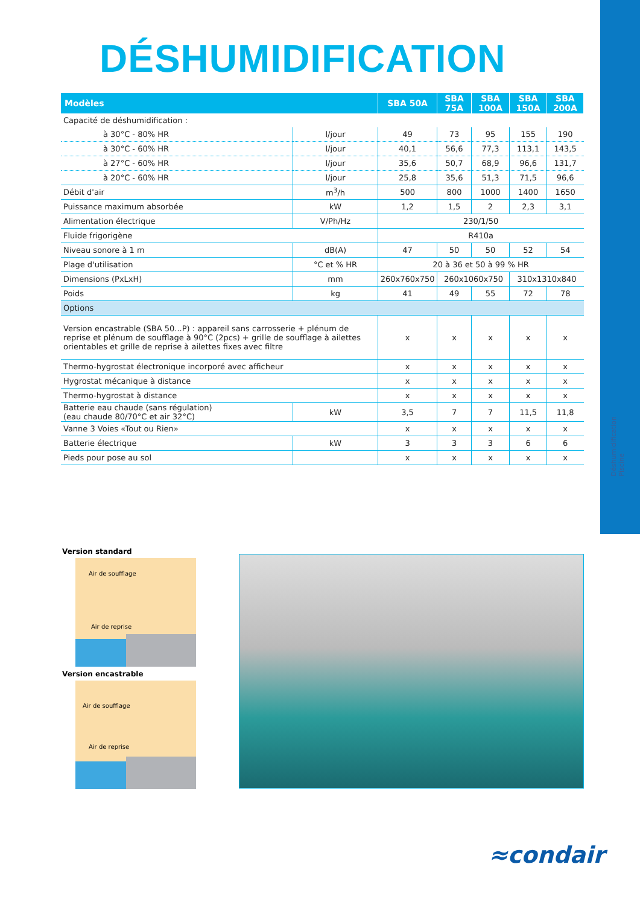Déshumidification
Piscine
DÉSHUMIDIFICATION
| Modèles | | SBA 50A | SBA 75A | SBA 100A | SBA 150A | SBA 200A |
| --- | --- | --- | --- | --- | --- | --- |
| Capacité de déshumidification : | | | | | | |
| à 30°C - 80% HR | l/jour | 49 | 73 | 95 | 155 | 190 |
| à 30°C - 60% HR | l/jour | 40,1 | 56,6 | 77,3 | 113,1 | 143,5 |
| à 27°C - 60% HR | l/jour | 35,6 | 50,7 | 68,9 | 96,6 | 131,7 |
| à 20°C - 60% HR | l/jour | 25,8 | 35,6 | 51,3 | 71,5 | 96,6 |
| Débit d'air | m<sup>3</sup>/h | 500 | 800 | 1000 | 1400 | 1650 |
| Puissance maximum absorbée | kW | 1,2 | 1,5 | 2 | 2,3 | 3,1 |
| Alimentation électrique | V/Ph/Hz | 230/1/50 | | | | |
| Fluide frigorigène | | R410a | | | | |
| Niveau sonore à 1 m | dB(A) | 47 | 50 | 50 | 52 | 54 |
| Plage d'utilisation | °C et % HR | 20 à 36 et 50 à 99 % HR | | | | |
| Dimensions (PxLxH) | mm | 260x760x750 | 260x1060x750 | | 310x1310x840 | |
| Poids | kg | 41 | 49 | 55 | 72 | 78 |
| Options | | | | | | |
| Version encastrable (SBA 50...P) : appareil sans carrosserie + plénum de reprise et plénum de soufflage à 90°C (2pcs) + grille de soufflage à ailettes orientables et grille de reprise à ailettes fixes avec filtre | | x | x | x | x | x |
| Thermo-hygrostat électronique incorporé avec afficheur | | x | x | x | x | x |
| Hygrostat mécanique à distance | | x | x | x | x | x |
| Thermo-hygrostat à distance | | x | x | x | x | x |
| Batterie eau chaude (sans régulation) (eau chaude 80/70°C et air 32°C) | kW | 3,5 | 7 | 7 | 11,5 | 11,8 |
| Vanne 3 Voies «Tout ou Rien» | | x | x | x | x | x |
| Batterie électrique | kW | 3 | 3 | 3 | 6 | 6 |
| Pieds pour pose au sol | | x | x | x | x | x |
Version standard
Air de soufflage
Air de reprise
Version encastrable
Air de soufflage
Air de reprise
≈condair